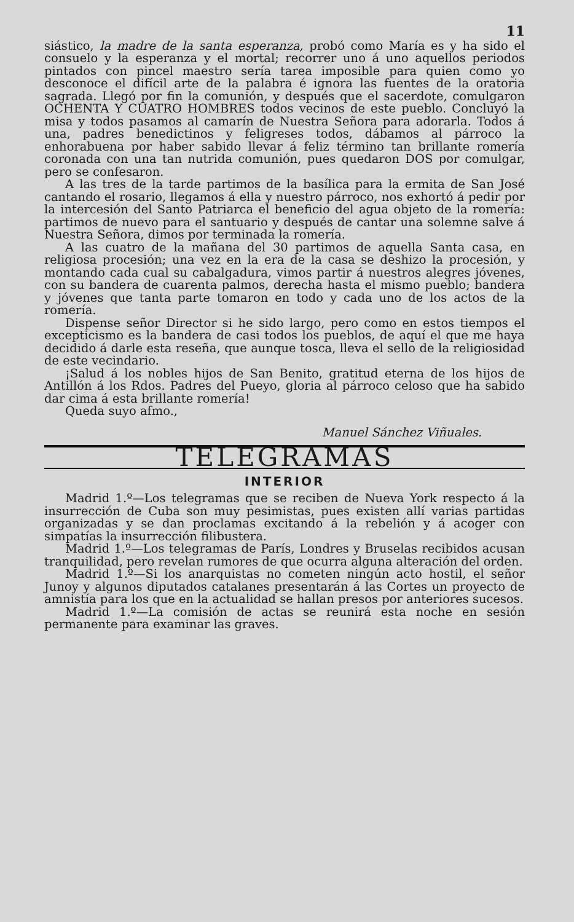11
siástico, la madre de la santa esperanza, probó como María es y ha sido el consuelo y la esperanza y el mortal; recorrer uno á uno aquellos periodos pintados con pincel maestro sería tarea imposible para quien como yo desconoce el difícil arte de la palabra é ignora las fuentes de la oratoria sagrada. Llegó por fin la comunión, y después que el sacerdote, comulgaron OCHENTA Y CUATRO HOMBRES todos vecinos de este pueblo. Concluyó la misa y todos pasamos al camarín de Nuestra Señora para adorarla. Todos á una, padres benedictinos y feligreses todos, dábamos al párroco la enhorabuena por haber sabido llevar á feliz término tan brillante romería coronada con una tan nutrida comunión, pues quedaron DOS por comulgar, pero se confesaron.
A las tres de la tarde partimos de la basílica para la ermita de San José cantando el rosario, llegamos á ella y nuestro párroco, nos exhortó á pedir por la intercesión del Santo Patriarca el beneficio del agua objeto de la romería: partimos de nuevo para el santuario y después de cantar una solemne salve á Nuestra Señora, dimos por terminada la romería.
A las cuatro de la mañana del 30 partimos de aquella Santa casa, en religiosa procesión; una vez en la era de la casa se deshizo la procesión, y montando cada cual su cabalgadura, vimos partir á nuestros alegres jóvenes, con su bandera de cuarenta palmos, derecha hasta el mismo pueblo; bandera y jóvenes que tanta parte tomaron en todo y cada uno de los actos de la romería.
Dispense señor Director si he sido largo, pero como en estos tiempos el excepticismo es la bandera de casi todos los pueblos, de aquí el que me haya decidido á darle esta reseña, que aunque tosca, lleva el sello de la religiosidad de este vecindario.
¡Salud á los nobles hijos de San Benito, gratitud eterna de los hijos de Antillón á los Rdos. Padres del Pueyo, gloria al párroco celoso que ha sabido dar cima á esta brillante romería!
Queda suyo afmo.,
Manuel Sánchez Viñuales.
TELEGRAMAS
INTERIOR
Madrid 1.º—Los telegramas que se reciben de Nueva York respecto á la insurrección de Cuba son muy pesimistas, pues existen allí varias partidas organizadas y se dan proclamas excitando á la rebelión y á acoger con simpatías la insurrección filibustera.
Madrid 1.º—Los telegramas de París, Londres y Bruselas recibidos acusan tranquilidad, pero revelan rumores de que ocurra alguna alteración del orden.
Madrid 1.º—Si los anarquistas no cometen ningún acto hostil, el señor Junoy y algunos diputados catalanes presentarán á las Cortes un proyecto de amnistía para los que en la actualidad se hallan presos por anteriores sucesos.
Madrid 1.º—La comisión de actas se reunirá esta noche en sesión permanente para examinar las graves.